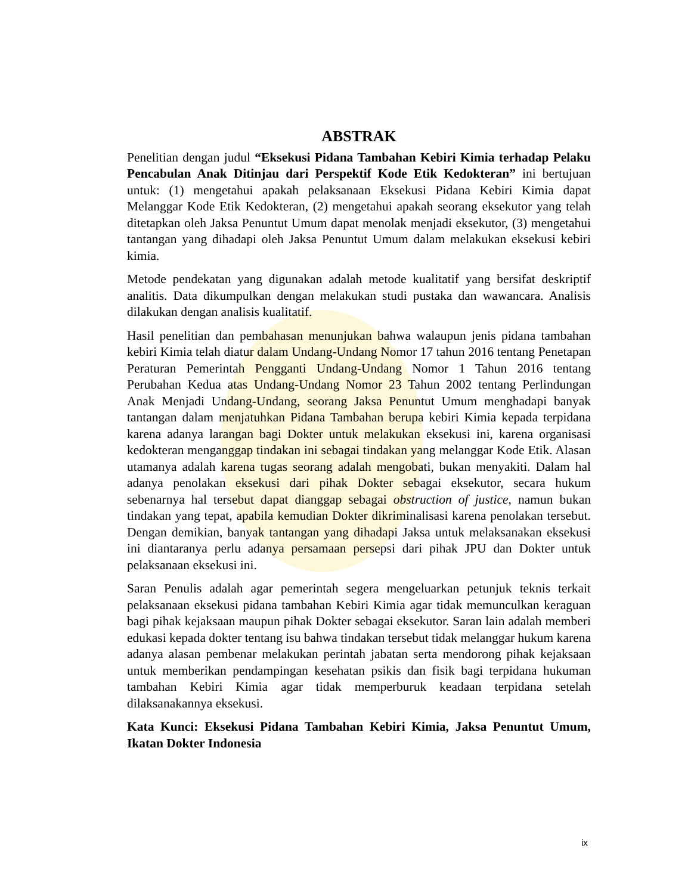ABSTRAK
Penelitian dengan judul “Eksekusi Pidana Tambahan Kebiri Kimia terhadap Pelaku Pencabulan Anak Ditinjau dari Perspektif Kode Etik Kedokteran” ini bertujuan untuk: (1) mengetahui apakah pelaksanaan Eksekusi Pidana Kebiri Kimia dapat Melanggar Kode Etik Kedokteran, (2) mengetahui apakah seorang eksekutor yang telah ditetapkan oleh Jaksa Penuntut Umum dapat menolak menjadi eksekutor, (3) mengetahui tantangan yang dihadapi oleh Jaksa Penuntut Umum dalam melakukan eksekusi kebiri kimia.
Metode pendekatan yang digunakan adalah metode kualitatif yang bersifat deskriptif analitis. Data dikumpulkan dengan melakukan studi pustaka dan wawancara. Analisis dilakukan dengan analisis kualitatif.
Hasil penelitian dan pembahasan menunjukan bahwa walaupun jenis pidana tambahan kebiri Kimia telah diatur dalam Undang-Undang Nomor 17 tahun 2016 tentang Penetapan Peraturan Pemerintah Pengganti Undang-Undang Nomor 1 Tahun 2016 tentang Perubahan Kedua atas Undang-Undang Nomor 23 Tahun 2002 tentang Perlindungan Anak Menjadi Undang-Undang, seorang Jaksa Penuntut Umum menghadapi banyak tantangan dalam menjatuhkan Pidana Tambahan berupa kebiri Kimia kepada terpidana karena adanya larangan bagi Dokter untuk melakukan eksekusi ini, karena organisasi kedokteran menganggap tindakan ini sebagai tindakan yang melanggar Kode Etik. Alasan utamanya adalah karena tugas seorang adalah mengobati, bukan menyakiti. Dalam hal adanya penolakan eksekusi dari pihak Dokter sebagai eksekutor, secara hukum sebenarnya hal tersebut dapat dianggap sebagai obstruction of justice, namun bukan tindakan yang tepat, apabila kemudian Dokter dikriminalisasi karena penolakan tersebut. Dengan demikian, banyak tantangan yang dihadapi Jaksa untuk melaksanakan eksekusi ini diantaranya perlu adanya persamaan persepsi dari pihak JPU dan Dokter untuk pelaksanaan eksekusi ini.
Saran Penulis adalah agar pemerintah segera mengeluarkan petunjuk teknis terkait pelaksanaan eksekusi pidana tambahan Kebiri Kimia agar tidak memunculkan keraguan bagi pihak kejaksaan maupun pihak Dokter sebagai eksekutor. Saran lain adalah memberi edukasi kepada dokter tentang isu bahwa tindakan tersebut tidak melanggar hukum karena adanya alasan pembenar melakukan perintah jabatan serta mendorong pihak kejaksaan untuk memberikan pendampingan kesehatan psikis dan fisik bagi terpidana hukuman tambahan Kebiri Kimia agar tidak memperburuk keadaan terpidana setelah dilaksanakannya eksekusi.
Kata Kunci: Eksekusi Pidana Tambahan Kebiri Kimia, Jaksa Penuntut Umum, Ikatan Dokter Indonesia
ix